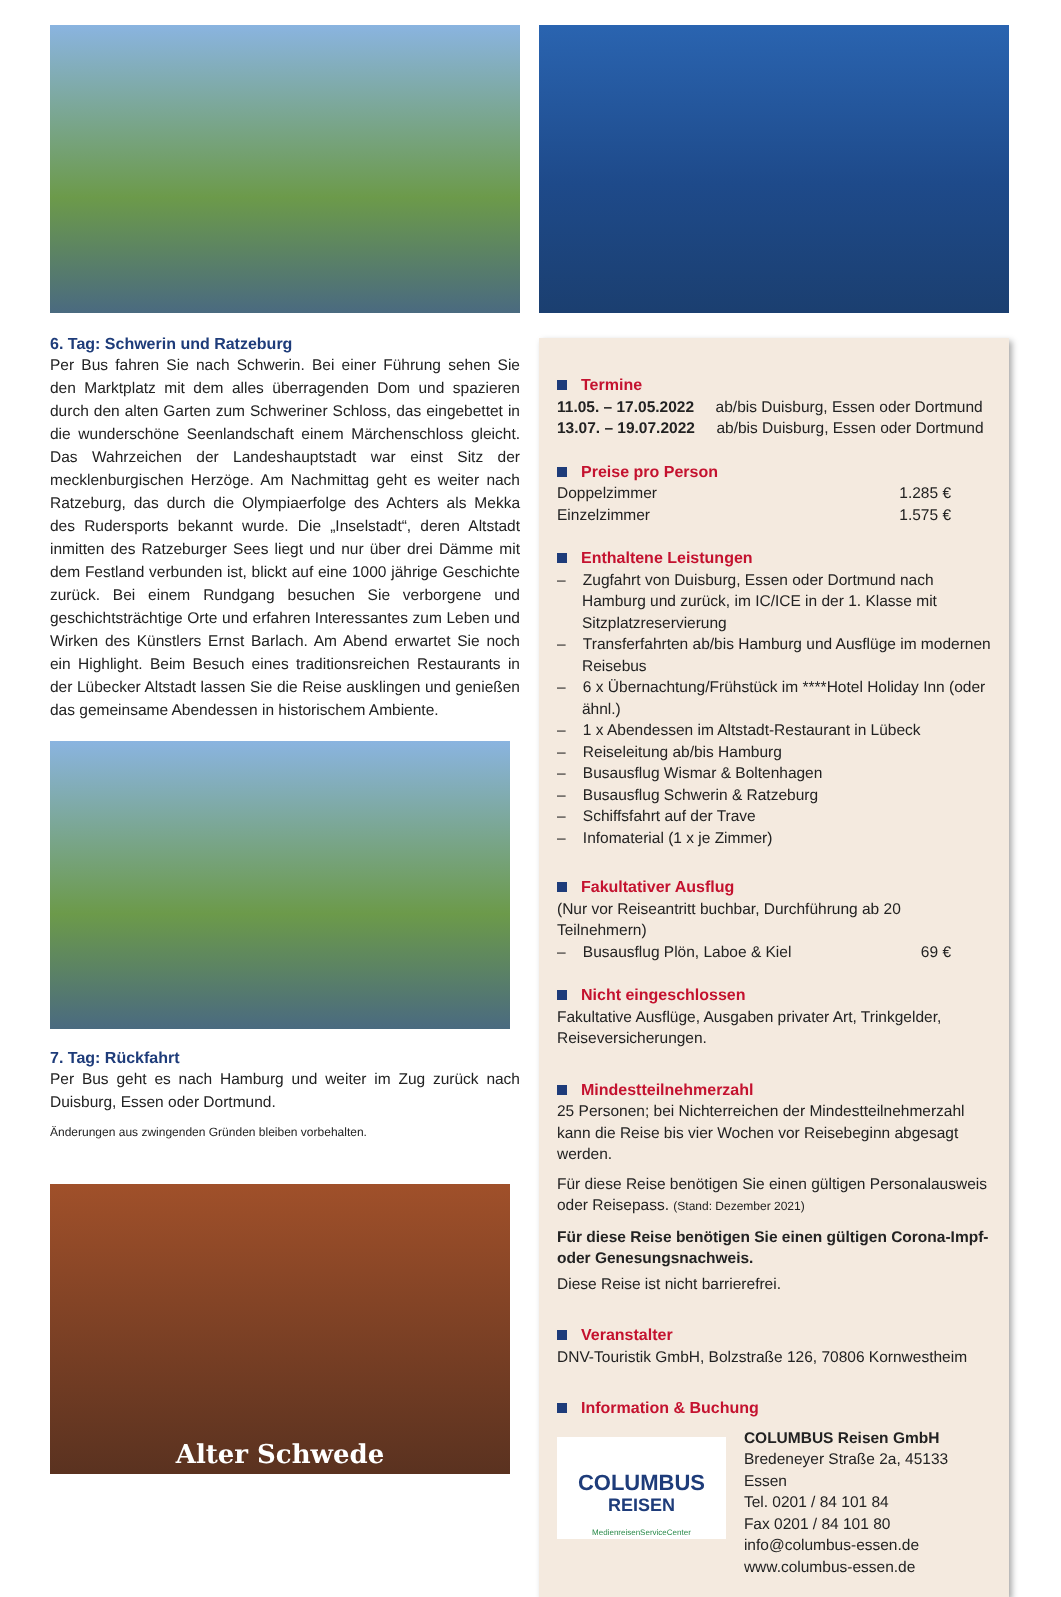6. Tag: Schwerin und Ratzeburg
Per Bus fahren Sie nach Schwerin. Bei einer Führung sehen Sie den Marktplatz mit dem alles überragenden Dom und spazieren durch den alten Garten zum Schweriner Schloss, das eingebettet in die wunderschöne Seenlandschaft einem Märchenschloss gleicht. Das Wahrzeichen der Landeshauptstadt war einst Sitz der mecklenburgischen Herzöge. Am Nachmittag geht es weiter nach Ratzeburg, das durch die Olympiaerfolge des Achters als Mekka des Rudersports bekannt wurde. Die „Inselstadt“, deren Altstadt inmitten des Ratzeburger Sees liegt und nur über drei Dämme mit dem Festland verbunden ist, blickt auf eine 1000 jährige Geschichte zurück. Bei einem Rundgang besuchen Sie verborgene und geschichtsträchtige Orte und erfahren Interessantes zum Leben und Wirken des Künstlers Ernst Barlach. Am Abend erwartet Sie noch ein Highlight. Beim Besuch eines traditionsreichen Restaurants in der Lübecker Altstadt lassen Sie die Reise ausklingen und genießen das gemeinsame Abendessen in historischem Ambiente.
7. Tag: Rückfahrt
Per Bus geht es nach Hamburg und weiter im Zug zurück nach Duisburg, Essen oder Dortmund.
Änderungen aus zwingenden Gründen bleiben vorbehalten.
Alter Schwede
Termine
11.05. – 17.05.2022 ab/bis Duisburg, Essen oder Dortmund
13.07. – 19.07.2022 ab/bis Duisburg, Essen oder Dortmund
Preise pro Person
Doppelzimmer 1.285 €
Einzelzimmer 1.575 €
Enthaltene Leistungen
– Zugfahrt von Duisburg, Essen oder Dortmund nach Hamburg und zurück, im IC/ICE in der 1. Klasse mit Sitzplatzreservierung
– Transferfahrten ab/bis Hamburg und Ausflüge im modernen Reisebus
– 6 x Übernachtung/Frühstück im ****Hotel Holiday Inn (oder ähnl.)
– 1 x Abendessen im Altstadt-Restaurant in Lübeck
– Reiseleitung ab/bis Hamburg
– Busausflug Wismar & Boltenhagen
– Busausflug Schwerin & Ratzeburg
– Schiffsfahrt auf der Trave
– Infomaterial (1 x je Zimmer)
Fakultativer Ausflug
(Nur vor Reiseantritt buchbar, Durchführung ab 20 Teilnehmern)
– Busausflug Plön, Laboe & Kiel 69 €
Nicht eingeschlossen
Fakultative Ausflüge, Ausgaben privater Art, Trinkgelder, Reiseversicherungen.
Mindestteilnehmerzahl
25 Personen; bei Nichterreichen der Mindestteilnehmerzahl kann die Reise bis vier Wochen vor Reisebeginn abgesagt werden.
Für diese Reise benötigen Sie einen gültigen Personalausweis oder Reisepass. (Stand: Dezember 2021)
Für diese Reise benötigen Sie einen gültigen Corona-Impf- oder Genesungsnachweis.
Diese Reise ist nicht barrierefrei.
Veranstalter
DNV-Touristik GmbH, Bolzstraße 126, 70806 Kornwestheim
Information & Buchung
COLUMBUS
REISEN
MedienreisenServiceCenter
COLUMBUS Reisen GmbH
Bredeneyer Straße 2a, 45133 Essen
Tel. 0201 / 84 101 84
Fax 0201 / 84 101 80
info@columbus-essen.de
www.columbus-essen.de